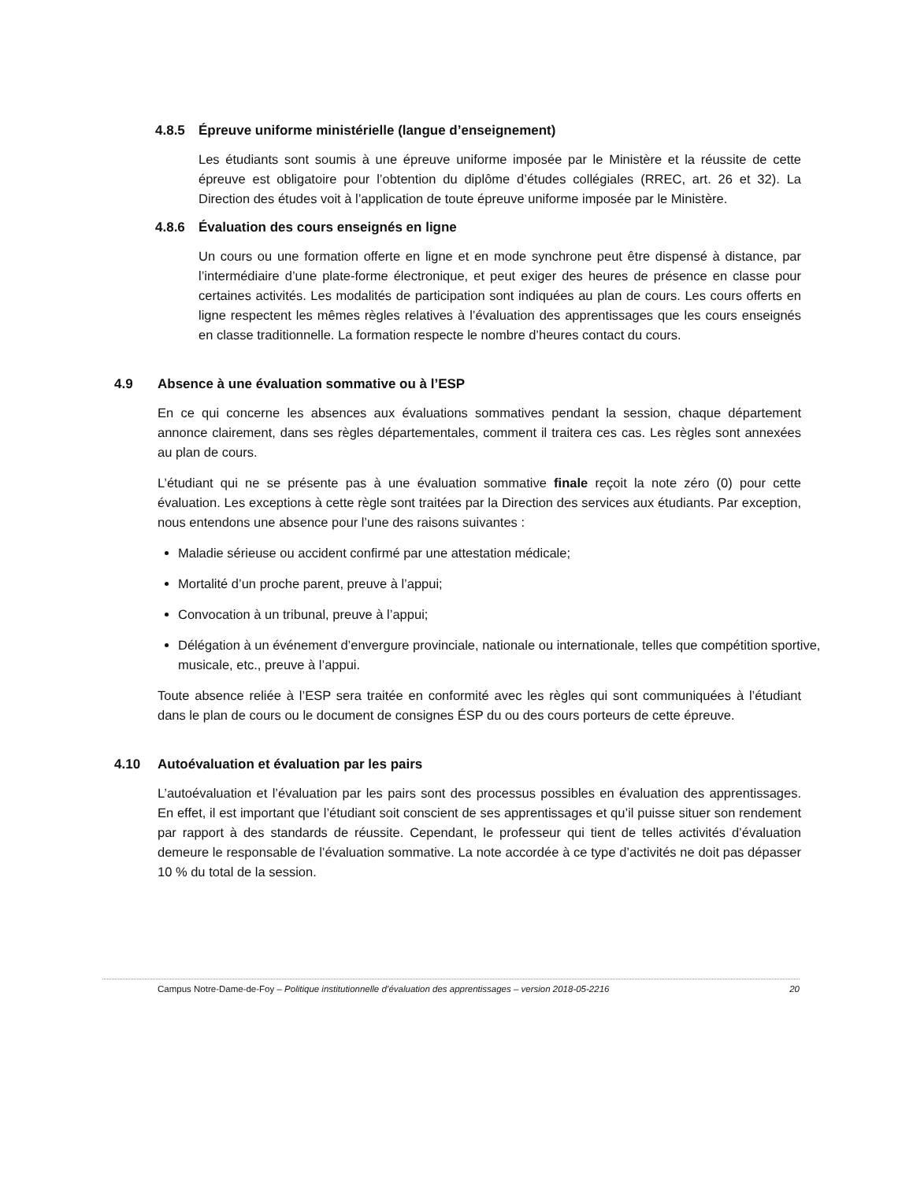4.8.5 Épreuve uniforme ministérielle (langue d’enseignement)
Les étudiants sont soumis à une épreuve uniforme imposée par le Ministère et la réussite de cette épreuve est obligatoire pour l’obtention du diplôme d’études collégiales (RREC, art. 26 et 32). La Direction des études voit à l’application de toute épreuve uniforme imposée par le Ministère.
4.8.6 Évaluation des cours enseignés en ligne
Un cours ou une formation offerte en ligne et en mode synchrone peut être dispensé à distance, par l’intermédiaire d’une plate-forme électronique, et peut exiger des heures de présence en classe pour certaines activités. Les modalités de participation sont indiquées au plan de cours. Les cours offerts en ligne respectent les mêmes règles relatives à l’évaluation des apprentissages que les cours enseignés en classe traditionnelle. La formation respecte le nombre d’heures contact du cours.
4.9 Absence à une évaluation sommative ou à l’ESP
En ce qui concerne les absences aux évaluations sommatives pendant la session, chaque département annonce clairement, dans ses règles départementales, comment il traitera ces cas. Les règles sont annexées au plan de cours.
L’étudiant qui ne se présente pas à une évaluation sommative finale reçoit la note zéro (0) pour cette évaluation. Les exceptions à cette règle sont traitées par la Direction des services aux étudiants. Par exception, nous entendons une absence pour l’une des raisons suivantes :
Maladie sérieuse ou accident confirmé par une attestation médicale;
Mortalité d’un proche parent, preuve à l’appui;
Convocation à un tribunal, preuve à l’appui;
Délégation à un événement d’envergure provinciale, nationale ou internationale, telles que compétition sportive, musicale, etc., preuve à l’appui.
Toute absence reliée à l’ESP sera traitée en conformité avec les règles qui sont communiquées à l’étudiant dans le plan de cours ou le document de consignes ÉSP du ou des cours porteurs de cette épreuve.
4.10 Autoévaluation et évaluation par les pairs
L’autoévaluation et l’évaluation par les pairs sont des processus possibles en évaluation des apprentissages. En effet, il est important que l’étudiant soit conscient de ses apprentissages et qu’il puisse situer son rendement par rapport à des standards de réussite. Cependant, le professeur qui tient de telles activités d’évaluation demeure le responsable de l’évaluation sommative. La note accordée à ce type d’activités ne doit pas dépasser 10 % du total de la session.
Campus Notre-Dame-de-Foy – Politique institutionnelle d’évaluation des apprentissages – version 2018-05-2216 20